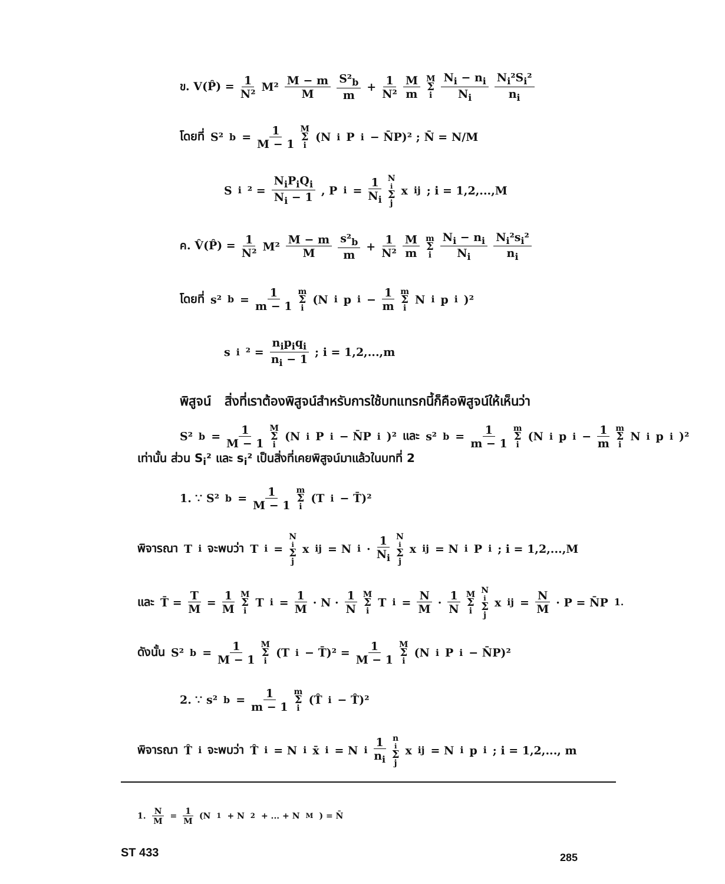ข. V(P̂) = 1 N² M² M − m M S²<sub>b</sub> m + 1 N² M m M Σ i N<sub>i</sub> − n<sub>i</sub> N<sub>i</sub> N<sub>i</sub>²S<sub>i</sub>² n<sub>i</sub>
โดยที่ S²<sub>b</sub> = 1 M − 1 M Σ i (N<sub>i</sub>P<sub>i</sub> − N̄P)² ; N̄ = N/M
S<sub>i</sub>² = N<sub>i</sub>P<sub>i</sub>Q<sub>i</sub> N<sub>i</sub> − 1 , P<sub>i</sub> = 1 N<sub>i</sub> N<sub>i</sub> Σ j x<sub>ij</sub> ; i = 1,2,...,M
ค. V̂(P̂) = 1 N² M² M − m M s²<sub>b</sub> m + 1 N² M m m Σ i N<sub>i</sub> − n<sub>i</sub> N<sub>i</sub> N<sub>i</sub>²s<sub>i</sub>² n<sub>i</sub>
โดยที่ s²<sub>b</sub> = 1 m − 1 m Σ i (N<sub>i</sub>p<sub>i</sub> − 1 m m Σ i N<sub>i</sub>p<sub>i</sub>)²
s<sub>i</sub>² = n<sub>i</sub>p<sub>i</sub>q<sub>i</sub> n<sub>i</sub> − 1 ; i = 1,2,...,m
พิสูจน์ สิ่งที่เราต้องพิสูจน์สำหรับการใช้บทแทรกนี้ก็คือพิสูจน์ให้เห็นว่า
S²<sub>b</sub> = 1 M − 1 M Σ i (N<sub>i</sub>P<sub>i</sub> − N̄P<sub>i</sub>)² และ s²<sub>b</sub> = 1 m − 1 m Σ i (N<sub>i</sub>p<sub>i</sub> − 1 m m Σ i N<sub>i</sub>p<sub>i</sub>)²
เท่านั้น ส่วน S<sub>i</sub>² และ s<sub>i</sub>² เป็นสิ่งที่เคยพิสูจน์มาแล้วในบทที่ 2
1. ∵ S²<sub>b</sub> = 1 M − 1 m Σ i (T<sub>i</sub> − T̄)²
พิจารณา T<sub>i</sub> จะพบว่า T<sub>i</sub> = N<sub>i</sub> Σ j x<sub>ij</sub> = N<sub>i</sub> · 1 N<sub>i</sub> N<sub>i</sub> Σ j x<sub>ij</sub> = N<sub>i</sub>P<sub>i</sub> ; i = 1,2,...,M
และ T̄ = T M = 1 M M Σ i T<sub>i</sub> = 1 M · N · 1 N M Σ i T<sub>i</sub> = N M · 1 N M Σ i N<sub>i</sub> Σ j x<sub>ij</sub> = N M · P = N̄P <sup>1.</sup>
ดังนั้น S²<sub>b</sub> = 1 M − 1 M Σ i (T<sub>i</sub> − T̄)² = 1 M − 1 M Σ i (N<sub>i</sub>P<sub>i</sub> − N̄P)²
2. ∵ s²<sub>b</sub> = 1 m − 1 m Σ i (T̂<sub>i</sub> − T̂)²
พิจารณา T̂<sub>i</sub> จะพบว่า T̂<sub>i</sub> = N<sub>i</sub>x̄<sub>i</sub> = N<sub>i</sub> 1 n<sub>i</sub> n<sub>i</sub> Σ j x<sub>ij</sub> = N<sub>i</sub> p<sub>i</sub> ; i = 1,2,..., m
1. N M = 1 M (N<sub>1</sub> + N<sub>2</sub> + ... + N<sub>M</sub>) = N̄
ST 433 285